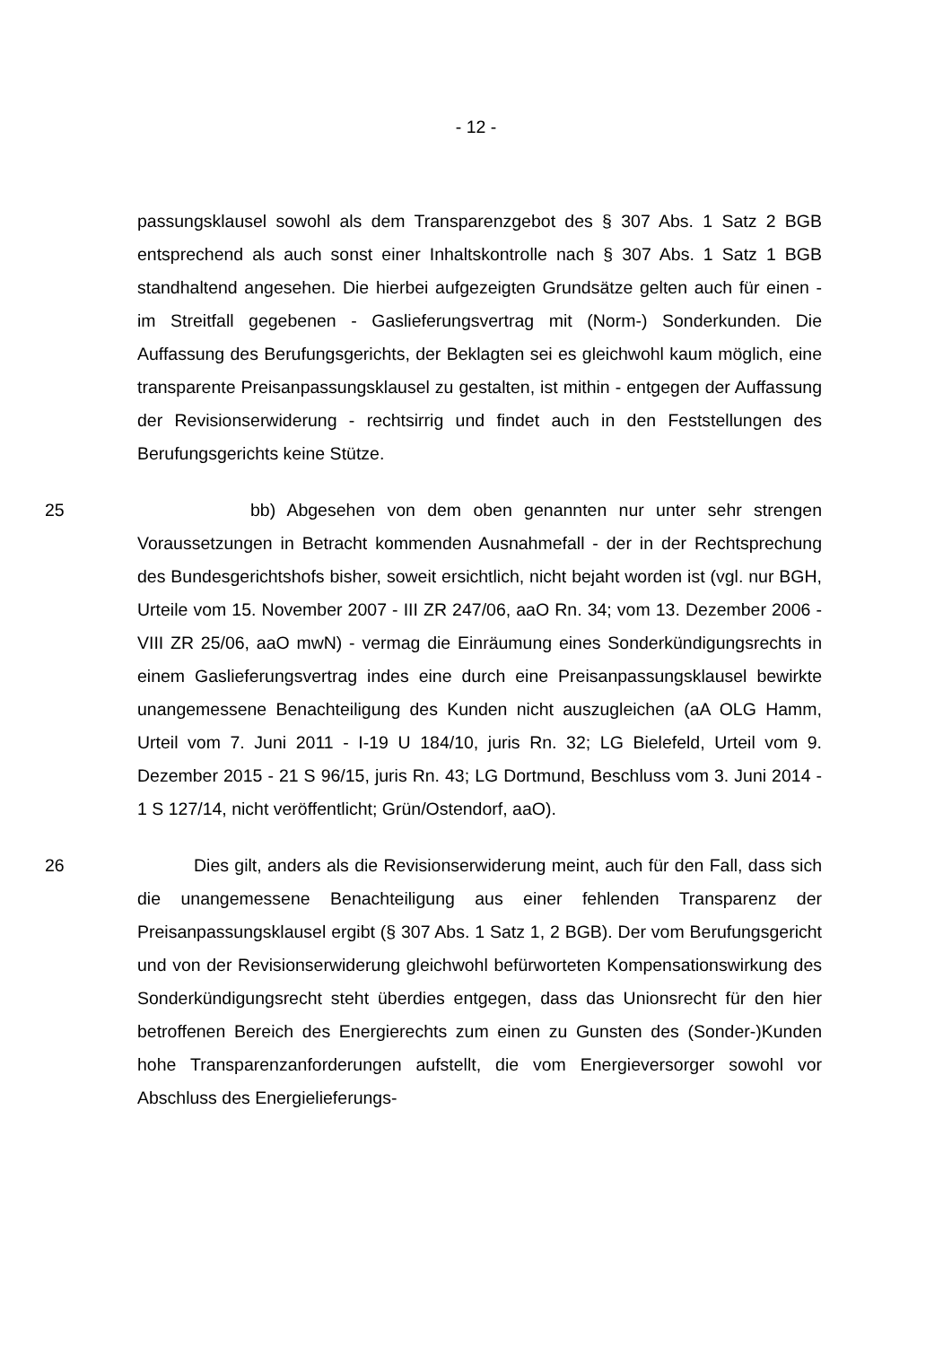- 12 -
passungsklausel sowohl als dem Transparenzgebot des § 307 Abs. 1 Satz 2 BGB entsprechend als auch sonst einer Inhaltskontrolle nach § 307 Abs. 1 Satz 1 BGB standhaltend angesehen. Die hierbei aufgezeigten Grundsätze gelten auch für einen - im Streitfall gegebenen - Gaslieferungsvertrag mit (Norm-) Sonderkunden. Die Auffassung des Berufungsgerichts, der Beklagten sei es gleichwohl kaum möglich, eine transparente Preisanpassungsklausel zu gestalten, ist mithin - entgegen der Auffassung der Revisionserwiderung - rechtsirrig und findet auch in den Feststellungen des Berufungsgerichts keine Stütze.
25 bb) Abgesehen von dem oben genannten nur unter sehr strengen Voraussetzungen in Betracht kommenden Ausnahmefall - der in der Rechtsprechung des Bundesgerichtshofs bisher, soweit ersichtlich, nicht bejaht worden ist (vgl. nur BGH, Urteile vom 15. November 2007 - III ZR 247/06, aaO Rn. 34; vom 13. Dezember 2006 - VIII ZR 25/06, aaO mwN) - vermag die Einräumung eines Sonderkündigungsrechts in einem Gaslieferungsvertrag indes eine durch eine Preisanpassungsklausel bewirkte unangemessene Benachteiligung des Kunden nicht auszugleichen (aA OLG Hamm, Urteil vom 7. Juni 2011 - I-19 U 184/10, juris Rn. 32; LG Bielefeld, Urteil vom 9. Dezember 2015 - 21 S 96/15, juris Rn. 43; LG Dortmund, Beschluss vom 3. Juni 2014 - 1 S 127/14, nicht veröffentlicht; Grün/Ostendorf, aaO).
26 Dies gilt, anders als die Revisionserwiderung meint, auch für den Fall, dass sich die unangemessene Benachteiligung aus einer fehlenden Transparenz der Preisanpassungsklausel ergibt (§ 307 Abs. 1 Satz 1, 2 BGB). Der vom Berufungsgericht und von der Revisionserwiderung gleichwohl befürworteten Kompensationswirkung des Sonderkündigungsrecht steht überdies entgegen, dass das Unionsrecht für den hier betroffenen Bereich des Energierechts zum einen zu Gunsten des (Sonder-)Kunden hohe Transparenzanforderungen aufstellt, die vom Energieversorger sowohl vor Abschluss des Energielieferungs-